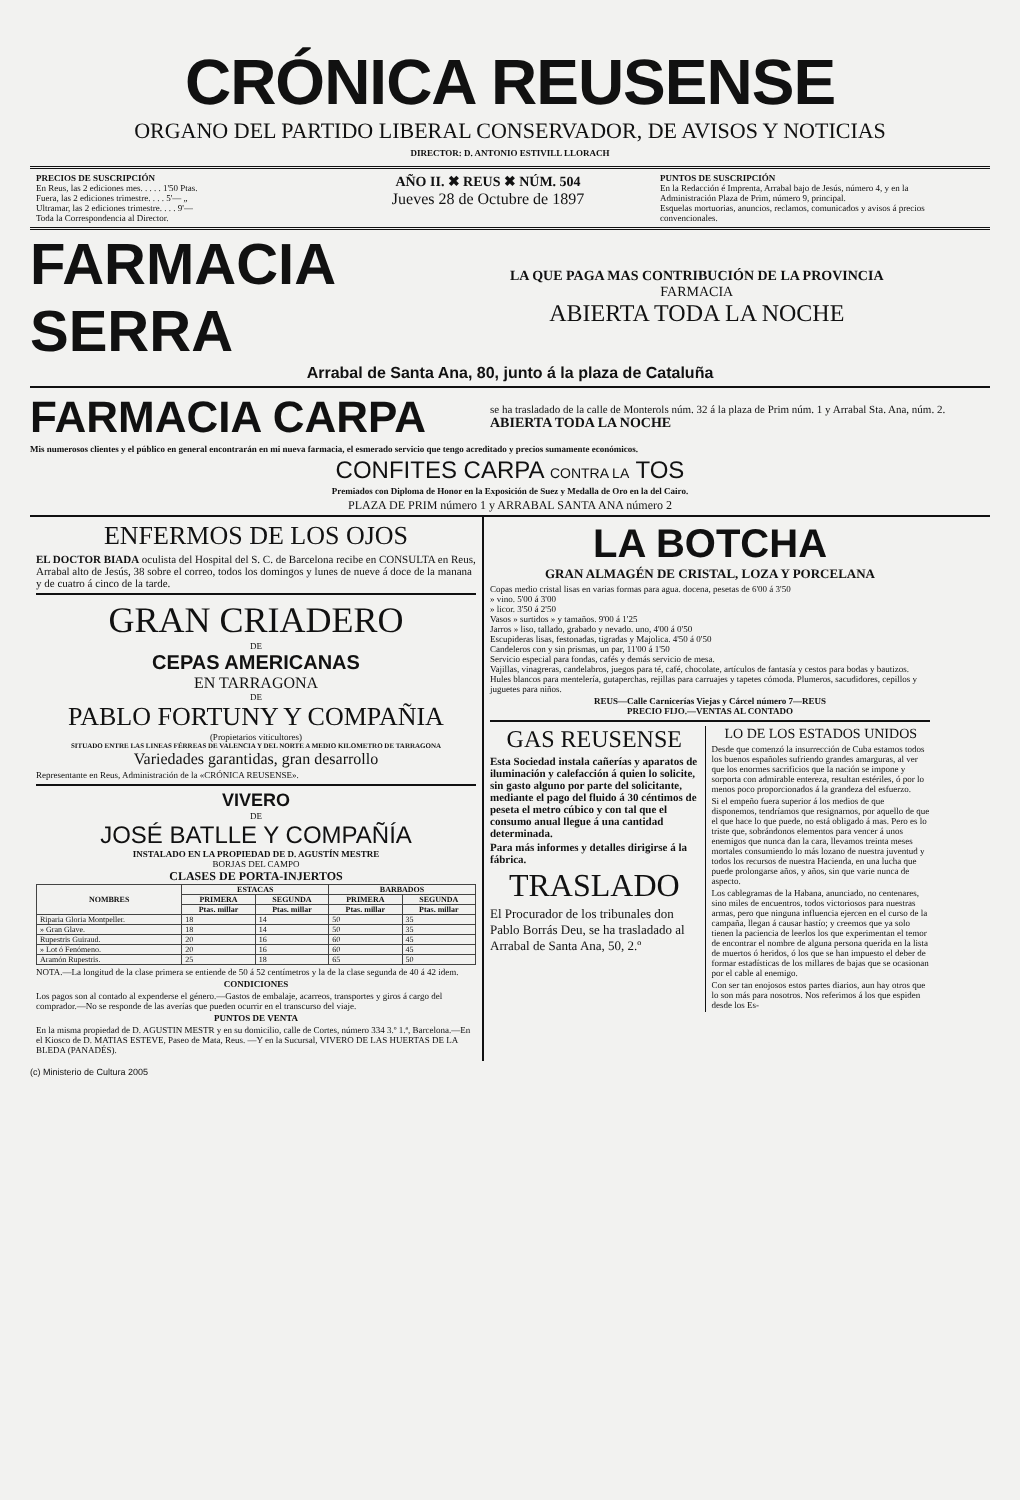CRÓNICA REUSENSE
ORGANO DEL PARTIDO LIBERAL CONSERVADOR, DE AVISOS Y NOTICIAS
DIRECTOR: D. ANTONIO ESTIVILL LLORACH
PRECIOS DE SUSCRIPCIÓN
En Reus, las 2 ediciones mes. . . . . 1'50 Ptas.
Fuera, las 2 ediciones trimestre. . . . 5'— „
Ultramar, las 2 ediciones trimestre. . . . 9'—
Toda la Correspondencia al Director.
AÑO II. ✖ REUS ✖ NÚM. 504
Jueves 28 de Octubre de 1897
PUNTOS DE SUSCRIPCIÓN
En la Redacción é Imprenta, Arrabal bajo de Jesús, número 4, y en la Administración Plaza de Prim, número 9, principal.
Esquelas mortuorias, anuncios, reclamos, comunicados y avisos á precios convencionales.
FARMACIA SERRA
LA QUE PAGA MAS CONTRIBUCIÓN DE LA PROVINCIA
FARMACIA
ABIERTA TODA LA NOCHE
Arrabal de Santa Ana, 80, junto á la plaza de Cataluña
FARMACIA CARPA
se ha trasladado de la calle de Monterols núm. 32 á la plaza de Prim núm. 1 y Arrabal Sta. Ana, núm. 2.
ABIERTA TODA LA NOCHE
Mis numerosos clientes y el público en general encontrarán en mi nueva farmacia, el esmerado servicio que tengo acreditado y precios sumamente económicos.
CONFITES CARPA CONTRA LA TOS
Premiados con Diploma de Honor en la Exposición de Suez y Medalla de Oro en la del Cairo.
PLAZA DE PRIM número 1 y ARRABAL SANTA ANA número 2
ENFERMOS DE LOS OJOS
EL DOCTOR BIADA oculista del Hospital del S. C. de Barcelona recibe en CONSULTA en Reus, Arrabal alto de Jesús, 38 sobre el correo, todos los domingos y lunes de nueve á doce de la manana y de cuatro á cinco de la tarde.
GRAN CRIADERO
DE
CEPAS AMERICANAS
EN TARRAGONA
DE
PABLO FORTUNY Y COMPAÑIA
(Propietarios viticultores)
SITUADO ENTRE LAS LINEAS FÉRREAS DE VALENCIA Y DEL NORTE A MEDIO KILOMETRO DE TARRAGONA
Variedades garantidas, gran desarrollo
Representante en Reus, Administración de la «CRÓNICA REUSENSE».
VIVERO
DE
JOSÉ BATLLE Y COMPAÑÍA
INSTALADO EN LA PROPIEDAD DE D. AGUSTÍN MESTRE
BORJAS DEL CAMPO
CLASES DE PORTA-INJERTOS
| NOMBRES | ESTACAS | | BARBADOS | |
| --- | --- | --- | --- | --- |
| | PRIMERA | SEGUNDA | PRIMERA | SEGUNDA |
| | Ptas. millar | Ptas. millar | Ptas. millar | Ptas. millar |
| Riparia Gloria Montpeller. | 18 | 14 | 50 | 35 |
| » Gran Glave. | 18 | 14 | 50 | 35 |
| Rupestris Guiraud. | 20 | 16 | 60 | 45 |
| » Lot ó Fenómeno. | 20 | 16 | 60 | 45 |
| Aramón Rupestris. | 25 | 18 | 65 | 50 |
NOTA.—La longitud de la clase primera se entiende de 50 á 52 centímetros y la de la clase segunda de 40 á 42 idem.
CONDICIONES
Los pagos son al contado al expenderse el género.—Gastos de embalaje, acarreos, transportes y giros á cargo del comprador.—No se responde de las averías que pueden ocurrir en el transcurso del viaje.
PUNTOS DE VENTA
En la misma propiedad de D. AGUSTIN MESTR y en su domicilio, calle de Cortes, número 334 3.º 1.ª, Barcelona.—En el Kiosco de D. MATIAS ESTEVE, Paseo de Mata, Reus. —Y en la Sucursal, VIVERO DE LAS HUERTAS DE LA BLEDA (PANADÉS).
LA BOTCHA
GRAN ALMAGÉN DE CRISTAL, LOZA Y PORCELANA
Copas medio cristal lisas en varias formas para agua. docena, pesetas de 6'00 á 3'50
» vino. 5'00 á 3'00
» licor. 3'50 á 2'50
Vasos » surtidos » y tamaños. 9'00 á 1'25
Jarros » liso, tallado, grabado y nevado. uno, 4'00 á 0'50
Escupideras lisas, festonadas, tigradas y Majolica. 4'50 á 0'50
Candeleros con y sin prismas, un par, 11'00 á 1'50
Servicio especial para fondas, cafés y demás servicio de mesa.
Vajillas, vinagreras, candelabros, juegos para té, café, chocolate, artículos de fantasía y cestos para bodas y bautizos.
Hules blancos para mentelería, gutaperchas, rejillas para carruajes y tapetes cómoda. Plumeros, sacudidores, cepillos y juguetes para niños.
REUS—Calle Carnicerías Viejas y Cárcel número 7—REUS
PRECIO FIJO.—VENTAS AL CONTADO
GAS REUSENSE
Esta Sociedad instala cañerías y aparatos de iluminación y calefacción á quien lo solicite, sin gasto alguno por parte del solicitante, mediante el pago del fluido á 30 céntimos de peseta el metro cúbico y con tal que el consumo anual llegue á una cantidad determinada.
Para más informes y detalles dirigirse á la fábrica.
TRASLADO
El Procurador de los tribunales don Pablo Borrás Deu, se ha trasladado al Arrabal de Santa Ana, 50, 2.º
LO DE LOS ESTADOS UNIDOS
Desde que comenzó la insurrección de Cuba estamos todos los buenos españoles sufriendo grandes amarguras, al ver que los enormes sacrificios que la nación se impone y sorporta con admirable entereza, resultan estériles, ó por lo menos poco proporcionados á la grandeza del esfuerzo.
Si el empeño fuera superior á los medios de que disponemos, tendríamos que resignarnos, por aquello de que el que hace lo que puede, no está obligado á mas. Pero es lo triste que, sobrándonos elementos para vencer á unos enemigos que nunca dan la cara, llevamos treinta meses mortales consumiendo lo más lozano de nuestra juventud y todos los recursos de nuestra Hacienda, en una lucha que puede prolongarse años, y años, sin que varie nunca de aspecto.
Los cablegramas de la Habana, anunciado, no centenares, sino miles de encuentros, todos victoriosos para nuestras armas, pero que ninguna influencia ejercen en el curso de la campaña, llegan á causar hastío; y creemos que ya solo tienen la paciencia de leerlos los que experimentan el temor de encontrar el nombre de alguna persona querida en la lista de muertos ó heridos, ó los que se han impuesto el deber de formar estadísticas de los millares de bajas que se ocasionan por el cable al enemigo.
Con ser tan enojosos estos partes diarios, aun hay otros que lo son más para nosotros. Nos referimos á los que espiden desde los Es-
(c) Ministerio de Cultura 2005